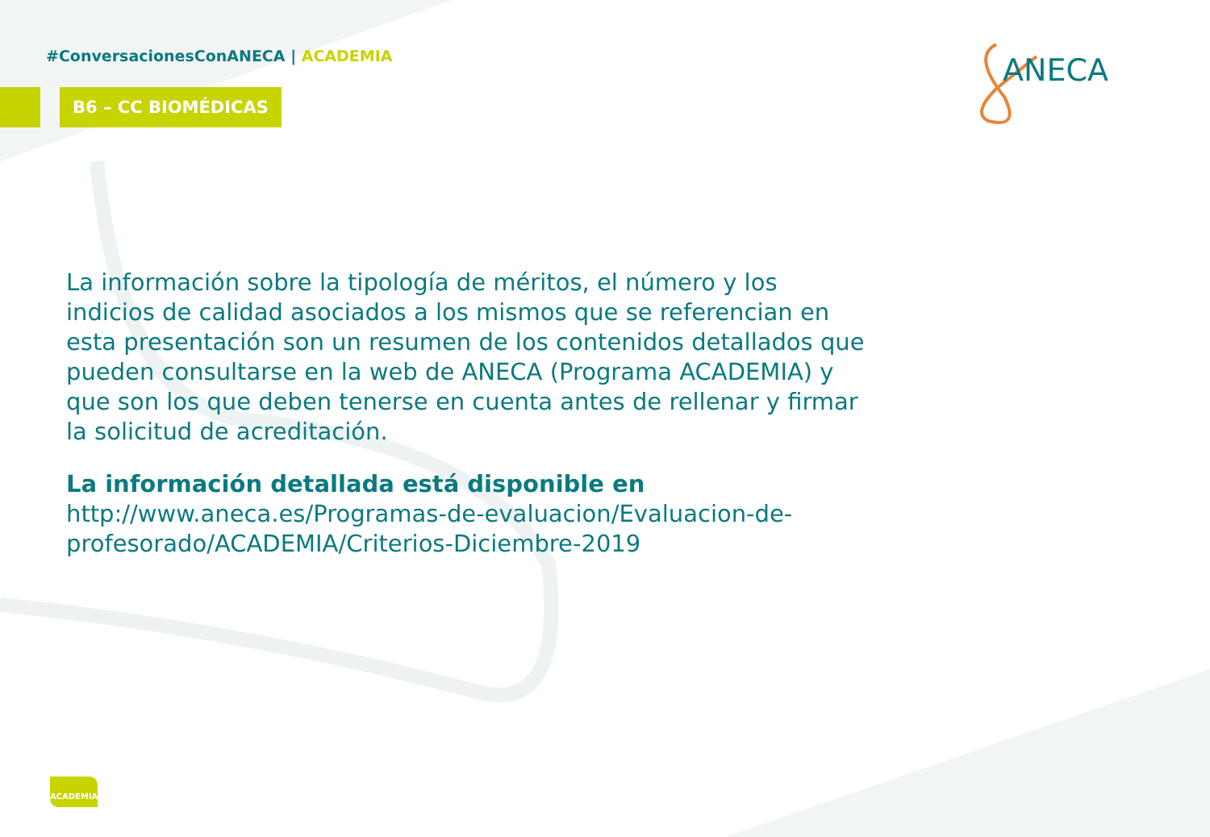#ConversacionesConANECA | ACADEMIA
B6 – CC BIOMÉDICAS
ANECA
La información sobre la tipología de méritos, el número y los indicios de calidad asociados a los mismos que se referencian en esta presentación son un resumen de los contenidos detallados que pueden consultarse en la web de ANECA (Programa ACADEMIA) y que son los que deben tenerse en cuenta antes de rellenar y firmar la solicitud de acreditación.
La información detallada está disponible en
http://www.aneca.es/Programas-de-evaluacion/Evaluacion-de-profesorado/ACADEMIA/Criterios-Diciembre-2019
ACADEMIA